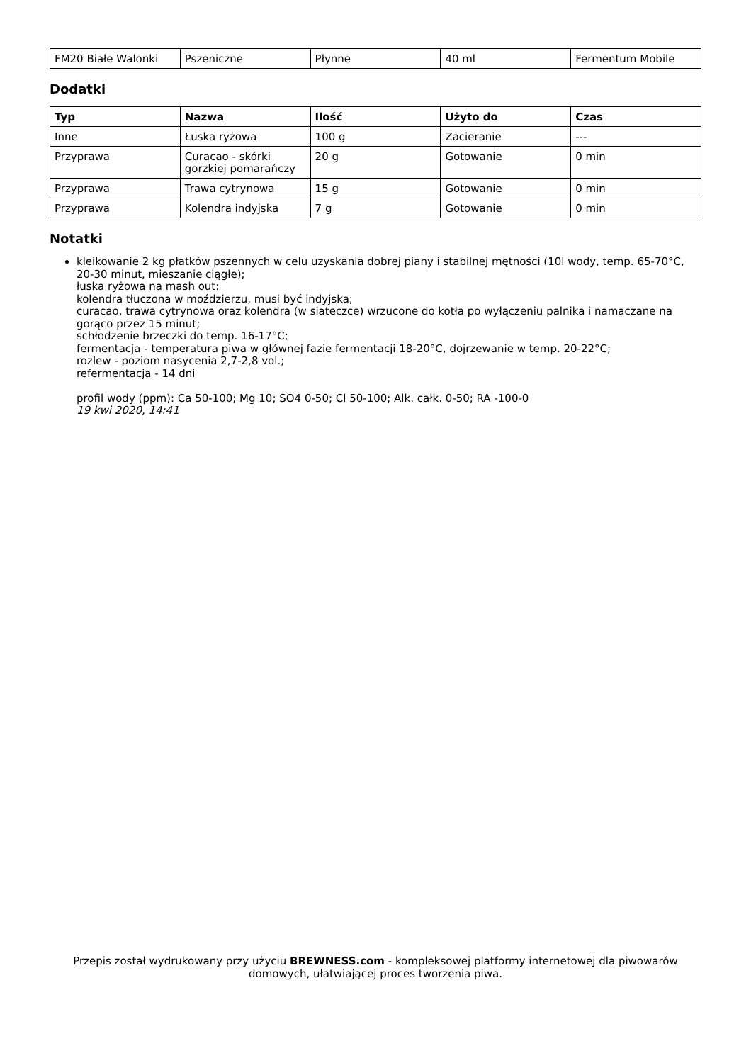| FM20 Białe Walonki | Pszeniczne | Płynne | 40 ml | Fermentum Mobile |
Dodatki
| Typ | Nazwa | Ilość | Użyto do | Czas |
| --- | --- | --- | --- | --- |
| Inne | Łuska ryżowa | 100 g | Zacieranie | --- |
| Przyprawa | Curacao - skórki gorzkiej pomarańczy | 20 g | Gotowanie | 0 min |
| Przyprawa | Trawa cytrynowa | 15 g | Gotowanie | 0 min |
| Przyprawa | Kolendra indyjska | 7 g | Gotowanie | 0 min |
Notatki
kleikowanie 2 kg płatków pszennych w celu uzyskania dobrej piany i stabilnej mętności (10l wody, temp. 65-70°C, 20-30 minut, mieszanie ciągłe);
łuska ryżowa na mash out:
kolendra tłuczona w moździerzu, musi być indyjska;
curacao, trawa cytrynowa oraz kolendra (w siateczce) wrzucone do kotła po wyłączeniu palnika i namaczane na gorąco przez 15 minut;
schłodzenie brzeczki do temp. 16-17°C;
fermentacja - temperatura piwa w głównej fazie fermentacji 18-20°C, dojrzewanie w temp. 20-22°C;
rozlew - poziom nasycenia 2,7-2,8 vol.;
refermentacja - 14 dni
profil wody (ppm): Ca 50-100; Mg 10; SO4 0-50; Cl 50-100; Alk. całk. 0-50; RA -100-0
19 kwi 2020, 14:41
Przepis został wydrukowany przy użyciu BREWNESS.com - kompleksowej platformy internetowej dla piwowarów domowych, ułatwiającej proces tworzenia piwa.